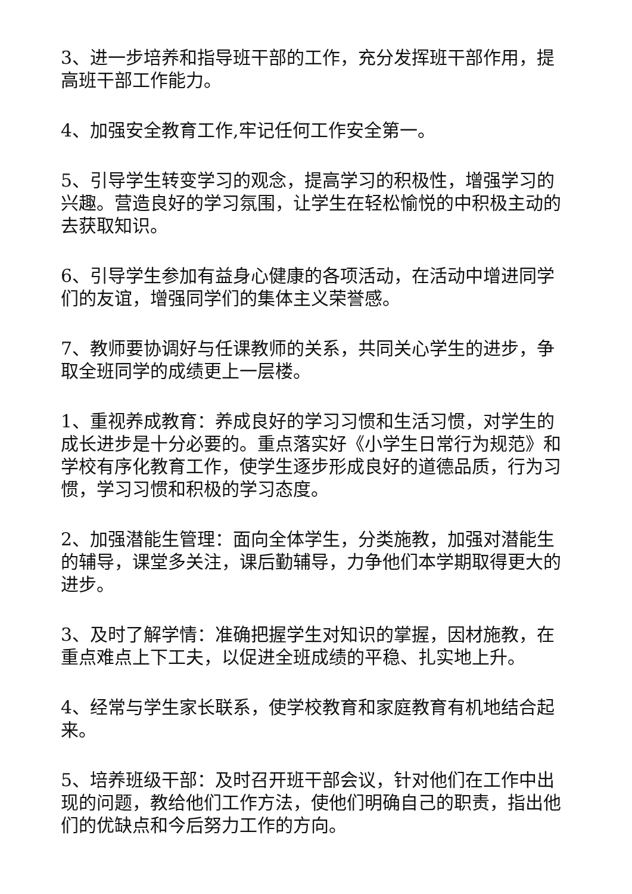3、进一步培养和指导班干部的工作，充分发挥班干部作用，提高班干部工作能力。
4、加强安全教育工作,牢记任何工作安全第一。
5、引导学生转变学习的观念，提高学习的积极性，增强学习的兴趣。营造良好的学习氛围，让学生在轻松愉悦的中积极主动的去获取知识。
6、引导学生参加有益身心健康的各项活动，在活动中增进同学们的友谊，增强同学们的集体主义荣誉感。
7、教师要协调好与任课教师的关系，共同关心学生的进步，争取全班同学的成绩更上一层楼。
1、重视养成教育：养成良好的学习习惯和生活习惯，对学生的成长进步是十分必要的。重点落实好《小学生日常行为规范》和学校有序化教育工作，使学生逐步形成良好的道德品质，行为习惯，学习习惯和积极的学习态度。
2、加强潜能生管理：面向全体学生，分类施教，加强对潜能生的辅导，课堂多关注，课后勤辅导，力争他们本学期取得更大的进步。
3、及时了解学情：准确把握学生对知识的掌握，因材施教，在重点难点上下工夫，以促进全班成绩的平稳、扎实地上升。
4、经常与学生家长联系，使学校教育和家庭教育有机地结合起来。
5、培养班级干部：及时召开班干部会议，针对他们在工作中出现的问题，教给他们工作方法，使他们明确自己的职责，指出他们的优缺点和今后努力工作的方向。